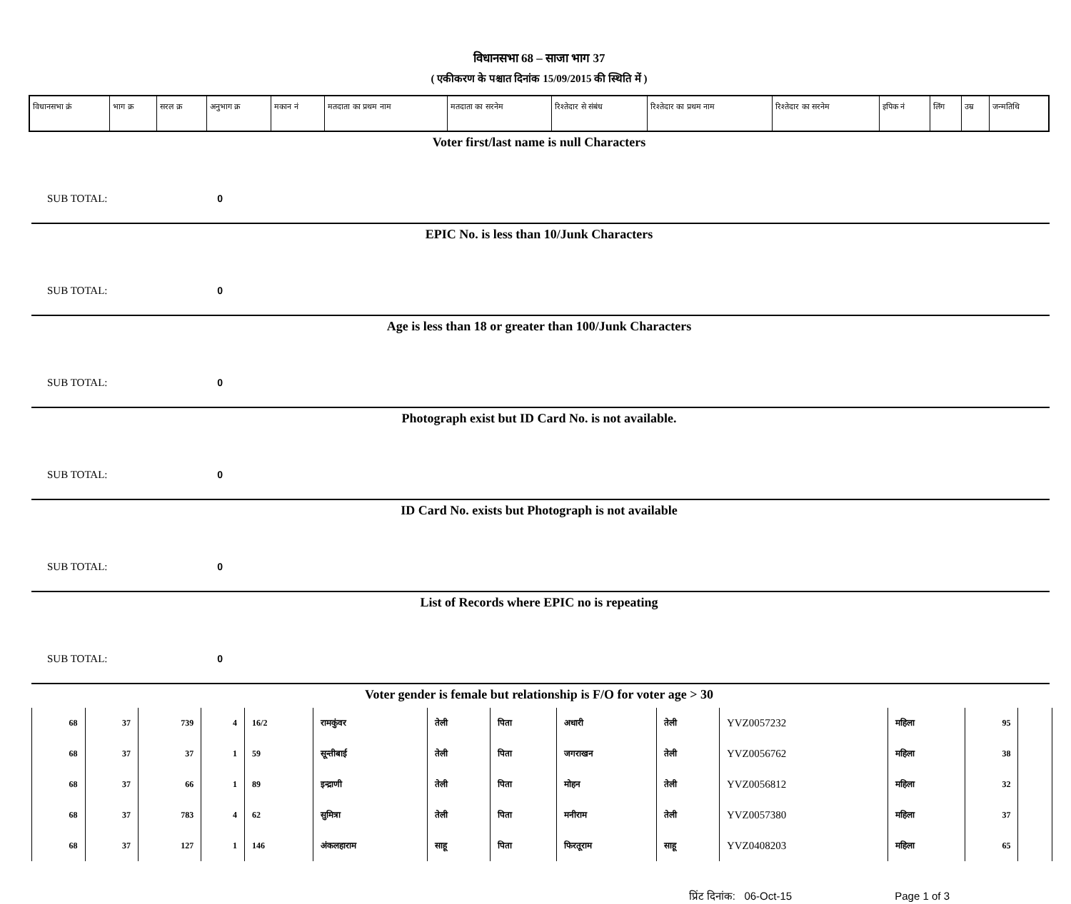विधानसभा 68 – साजा भाग 37
( एकीकरण के पश्चात दिनांक 15/09/2015 की स्थिति में )
| विधानसभा क्रं | भाग क्र | सरल क्र | अनुभाग क्र | मकान नं | मतदाता का प्रथम नाम | मतदाता का सरनेम | रिश्तेदार से संबंध | रिश्तेदार का प्रथम नाम | रिश्तेदार का सरनेम | इपिक नं | लिंग | उम्र | जन्मतिथि |
| --- | --- | --- | --- | --- | --- | --- | --- | --- | --- | --- | --- | --- | --- |
Voter first/last name is null Characters
SUB TOTAL: 0
EPIC No. is less than 10/Junk Characters
SUB TOTAL: 0
Age is less than 18 or greater than 100/Junk Characters
SUB TOTAL: 0
Photograph exist but ID Card No. is not available.
SUB TOTAL: 0
ID Card No. exists but Photograph is not available
SUB TOTAL: 0
List of Records where EPIC no is repeating
SUB TOTAL: 0
Voter gender is female but relationship is F/O for voter age > 30
| 68 | 37 | 739 | 4 | 16/2 | रामकुंवर | तेली | पिता | अधारी | तेली | YVZ0057232 | महिला | 95 | |
| 68 | 37 | 37 | 1 | 59 | सून्तीबाई | तेली | पिता | जगराखन | तेली | YVZ0056762 | महिला | 38 | |
| 68 | 37 | 66 | 1 | 89 | इन्द्राणी | तेली | पिता | मोहन | तेली | YVZ0056812 | महिला | 32 | |
| 68 | 37 | 783 | 4 | 62 | सुमित्रा | तेली | पिता | मनीराम | तेली | YVZ0057380 | महिला | 37 | |
| 68 | 37 | 127 | 1 | 146 | अंकलहाराम | साहू | पिता | फिरतूराम | साहू | YVZ0408203 | महिला | 65 | |
प्रिंट दिनांक: 06-Oct-15 Page 1 of 3